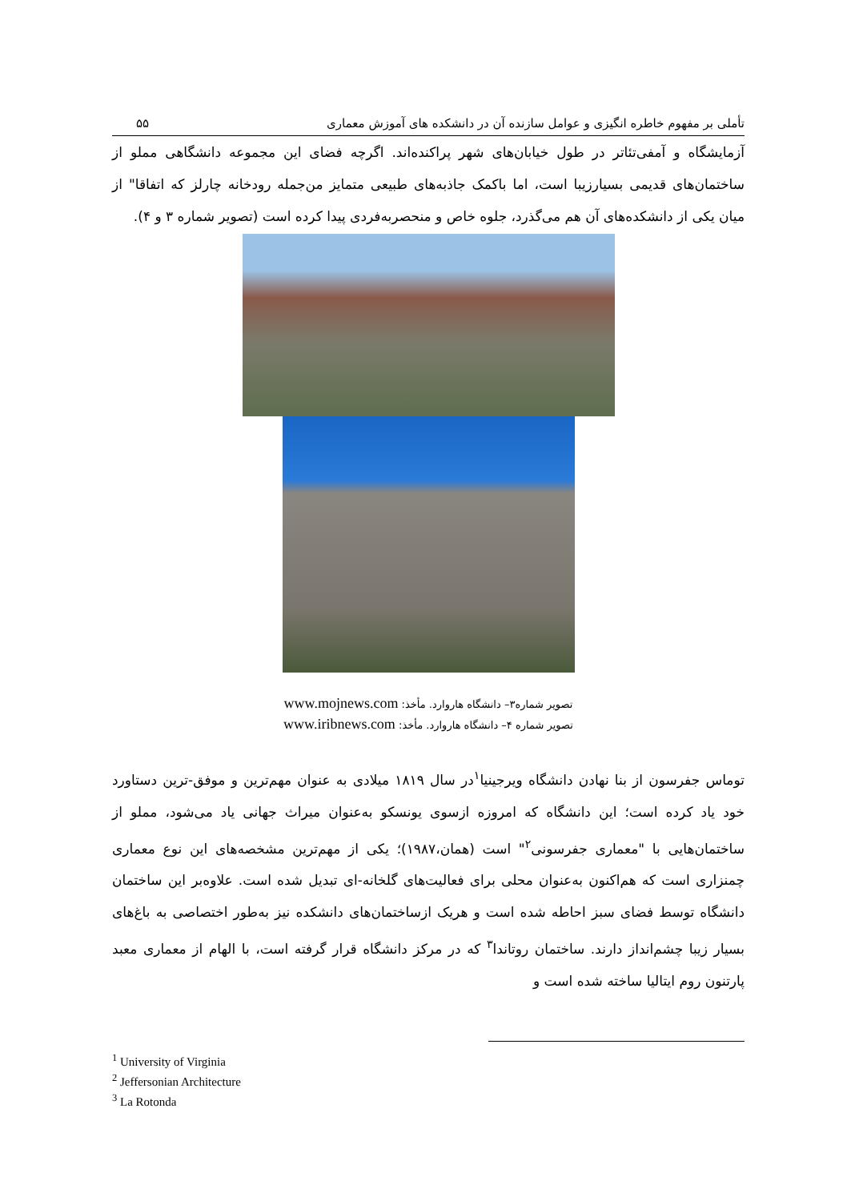تأملی بر مفهوم خاطره انگیزی و عوامل سازنده آن در دانشکده های آموزش معماری
۵۵
آزمایشگاه و آمفی‌تئاتر در طول خیابان‌های شهر پراکنده‌اند. اگرچه فضای این مجموعه دانشگاهی مملو از ساختمان‌های قدیمی بسیارزیبا است، اما باکمک جاذبه‌های طبیعی متمایز من‌جمله رودخانه چارلز که اتفاقا" از میان یکی از دانشکده‌های آن هم می‌گذرد، جلوه خاص و منحصربه‌فردی پیدا کرده است (تصویر شماره ۳ و ۴).
تصویر شماره۳– دانشگاه هاروارد. مأخذ: www.mojnews.com
تصویر شماره ۴– دانشگاه هاروارد. مأخذ: www.iribnews.com
توماس جفرسون از بنا نهادن دانشگاه ویرجینیا<sup>۱</sup>در سال ۱۸۱۹ میلادی به عنوان مهم‌ترین و موفق-ترین دستاورد خود یاد کرده است؛ این دانشگاه که امروزه ازسوی یونسکو به‌عنوان میراث جهانی یاد می‌شود، مملو از ساختمان‌هایی با "معماری جفرسونی<sup>۲</sup>" است (همان،۱۹۸۷)؛ یکی از مهم‌ترین مشخصه‌های این نوع معماری چمنزاری است که هم‌اکنون به‌عنوان محلی برای فعالیت‌های گلخانه-ای تبدیل شده است. علاوه‌بر این ساختمان دانشگاه توسط فضای سبز احاطه شده است و هریک ازساختمان‌های دانشکده نیز به‌طور اختصاصی به باغ‌های بسیار زیبا چشم‌انداز دارند. ساختمان روتاندا<sup>۳</sup> که در مرکز دانشگاه قرار گرفته است، با الهام از معماری معبد پارتنون روم ایتالیا ساخته شده است و
<sup>1</sup> University of Virginia
<sup>2</sup> Jeffersonian Architecture
<sup>3</sup> La Rotonda